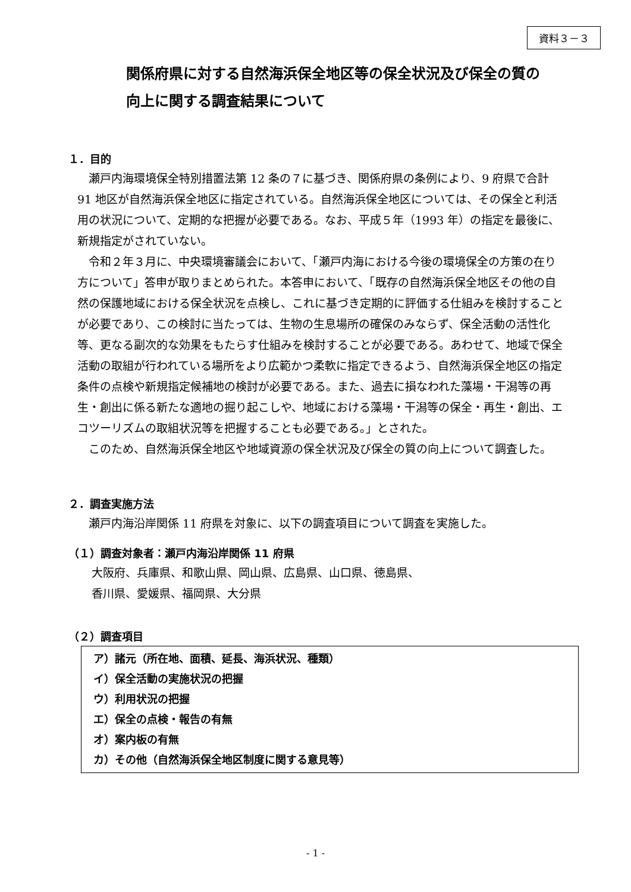資料３－３
関係府県に対する自然海浜保全地区等の保全状況及び保全の質の
向上に関する調査結果について
１．目的
　瀬戸内海環境保全特別措置法第 12 条の７に基づき、関係府県の条例により、9 府県で合計 91 地区が自然海浜保全地区に指定されている。自然海浜保全地区については、その保全と利活用の状況について、定期的な把握が必要である。なお、平成５年（1993 年）の指定を最後に、新規指定がされていない。
　令和２年３月に、中央環境審議会において、「瀬戸内海における今後の環境保全の方策の在り方について」答申が取りまとめられた。本答申において、「既存の自然海浜保全地区その他の自然の保護地域における保全状況を点検し、これに基づき定期的に評価する仕組みを検討することが必要であり、この検討に当たっては、生物の生息場所の確保のみならず、保全活動の活性化等、更なる副次的な効果をもたらす仕組みを検討することが必要である。あわせて、地域で保全活動の取組が行われている場所をより広範かつ柔軟に指定できるよう、自然海浜保全地区の指定条件の点検や新規指定候補地の検討が必要である。また、過去に損なわれた藻場・干潟等の再生・創出に係る新たな適地の掘り起こしや、地域における藻場・干潟等の保全・再生・創出、エコツーリズムの取組状況等を把握することも必要である。」とされた。
　このため、自然海浜保全地区や地域資源の保全状況及び保全の質の向上について調査した。
２．調査実施方法
　瀬戸内海沿岸関係 11 府県を対象に、以下の調査項目について調査を実施した。
（１）調査対象者：瀬戸内海沿岸関係 11 府県
大阪府、兵庫県、和歌山県、岡山県、広島県、山口県、徳島県、
香川県、愛媛県、福岡県、大分県
（２）調査項目
ア）諸元（所在地、面積、延長、海浜状況、種類）
イ）保全活動の実施状況の把握
ウ）利用状況の把握
エ）保全の点検・報告の有無
オ）案内板の有無
カ）その他（自然海浜保全地区制度に関する意見等）
- 1 -